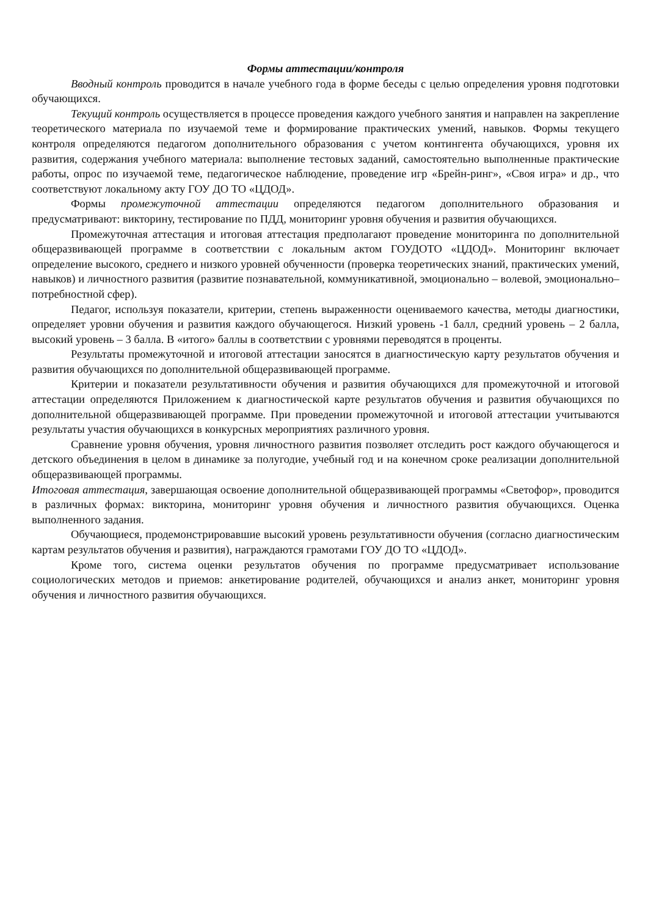Формы аттестации/контроля
Вводный контроль проводится в начале учебного года в форме беседы с целью определения уровня подготовки обучающихся.
Текущий контроль осуществляется в процессе проведения каждого учебного занятия и направлен на закрепление теоретического материала по изучаемой теме и формирование практических умений, навыков. Формы текущего контроля определяются педагогом дополнительного образования с учетом контингента обучающихся, уровня их развития, содержания учебного материала: выполнение тестовых заданий, самостоятельно выполненные практические работы, опрос по изучаемой теме, педагогическое наблюдение, проведение игр «Брейн-ринг», «Своя игра» и др., что соответствуют локальному акту ГОУ ДО ТО «ЦДОД».
Формы промежуточной аттестации определяются педагогом дополнительного образования и предусматривают: викторину, тестирование по ПДД, мониторинг уровня обучения и развития обучающихся.
Промежуточная аттестация и итоговая аттестация предполагают проведение мониторинга по дополнительной общеразвивающей программе в соответствии с локальным актом ГОУДОТО «ЦДОД». Мониторинг включает определение высокого, среднего и низкого уровней обученности (проверка теоретических знаний, практических умений, навыков) и личностного развития (развитие познавательной, коммуникативной, эмоционально – волевой, эмоционально–потребностной сфер).
Педагог, используя показатели, критерии, степень выраженности оцениваемого качества, методы диагностики, определяет уровни обучения и развития каждого обучающегося. Низкий уровень -1 балл, средний уровень – 2 балла, высокий уровень – 3 балла. В «итого» баллы в соответствии с уровнями переводятся в проценты.
Результаты промежуточной и итоговой аттестации заносятся в диагностическую карту результатов обучения и развития обучающихся по дополнительной общеразвивающей программе.
Критерии и показатели результативности обучения и развития обучающихся для промежуточной и итоговой аттестации определяются Приложением к диагностической карте результатов обучения и развития обучающихся по дополнительной общеразвивающей программе. При проведении промежуточной и итоговой аттестации учитываются результаты участия обучающихся в конкурсных мероприятиях различного уровня.
Сравнение уровня обучения, уровня личностного развития позволяет отследить рост каждого обучающегося и детского объединения в целом в динамике за полугодие, учебный год и на конечном сроке реализации дополнительной общеразвивающей программы.
Итоговая аттестация, завершающая освоение дополнительной общеразвивающей программы «Светофор», проводится в различных формах: викторина, мониторинг уровня обучения и личностного развития обучающихся. Оценка выполненного задания.
Обучающиеся, продемонстрировавшие высокий уровень результативности обучения (согласно диагностическим картам результатов обучения и развития), награждаются грамотами ГОУ ДО ТО «ЦДОД».
Кроме того, система оценки результатов обучения по программе предусматривает использование социологических методов и приемов: анкетирование родителей, обучающихся и анализ анкет, мониторинг уровня обучения и личностного развития обучающихся.